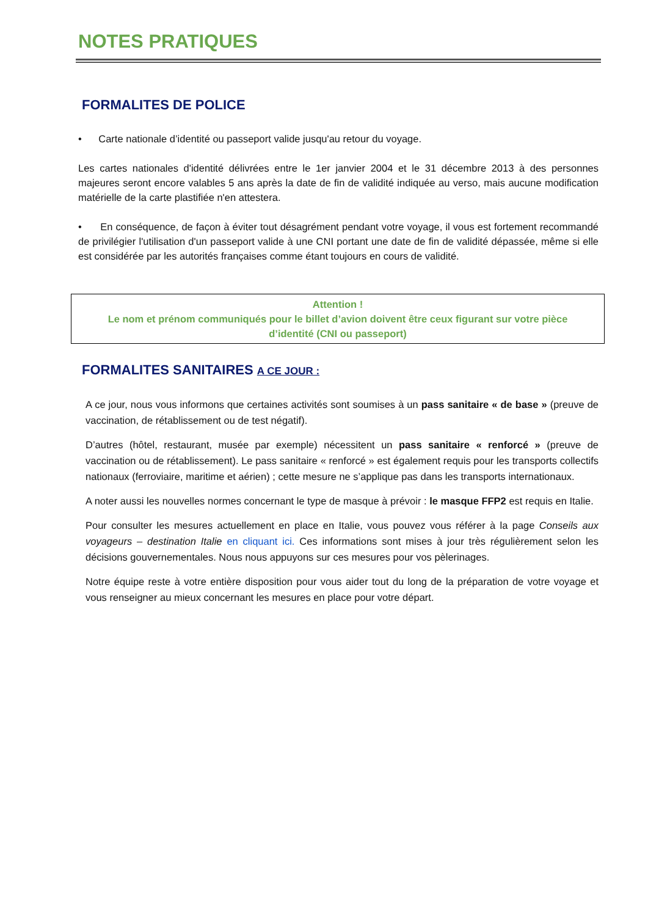NOTES PRATIQUES
FORMALITES DE POLICE
• Carte nationale d’identité ou passeport valide jusqu'au retour du voyage.
Les cartes nationales d'identité délivrées entre le 1er janvier 2004 et le 31 décembre 2013 à des personnes majeures seront encore valables 5 ans après la date de fin de validité indiquée au verso, mais aucune modification matérielle de la carte plastifiée n'en attestera.
• En conséquence, de façon à éviter tout désagrément pendant votre voyage, il vous est fortement recommandé de privilégier l'utilisation d'un passeport valide à une CNI portant une date de fin de validité dépassée, même si elle est considérée par les autorités françaises comme étant toujours en cours de validité.
Attention !
Le nom et prénom communiqués pour le billet d’avion doivent être ceux figurant sur votre pièce
d’identité (CNI ou passeport)
FORMALITES SANITAIRES A CE JOUR :
A ce jour, nous vous informons que certaines activités sont soumises à un pass sanitaire « de base » (preuve de vaccination, de rétablissement ou de test négatif).
D’autres (hôtel, restaurant, musée par exemple) nécessitent un pass sanitaire « renforcé » (preuve de vaccination ou de rétablissement). Le pass sanitaire « renforcé » est également requis pour les transports collectifs nationaux (ferroviaire, maritime et aérien) ; cette mesure ne s’applique pas dans les transports internationaux.
A noter aussi les nouvelles normes concernant le type de masque à prévoir : le masque FFP2 est requis en Italie.
Pour consulter les mesures actuellement en place en Italie, vous pouvez vous référer à la page Conseils aux voyageurs – destination Italie en cliquant ici. Ces informations sont mises à jour très régulièrement selon les décisions gouvernementales. Nous nous appuyons sur ces mesures pour vos pèlerinages.
Notre équipe reste à votre entière disposition pour vous aider tout du long de la préparation de votre voyage et vous renseigner au mieux concernant les mesures en place pour votre départ.